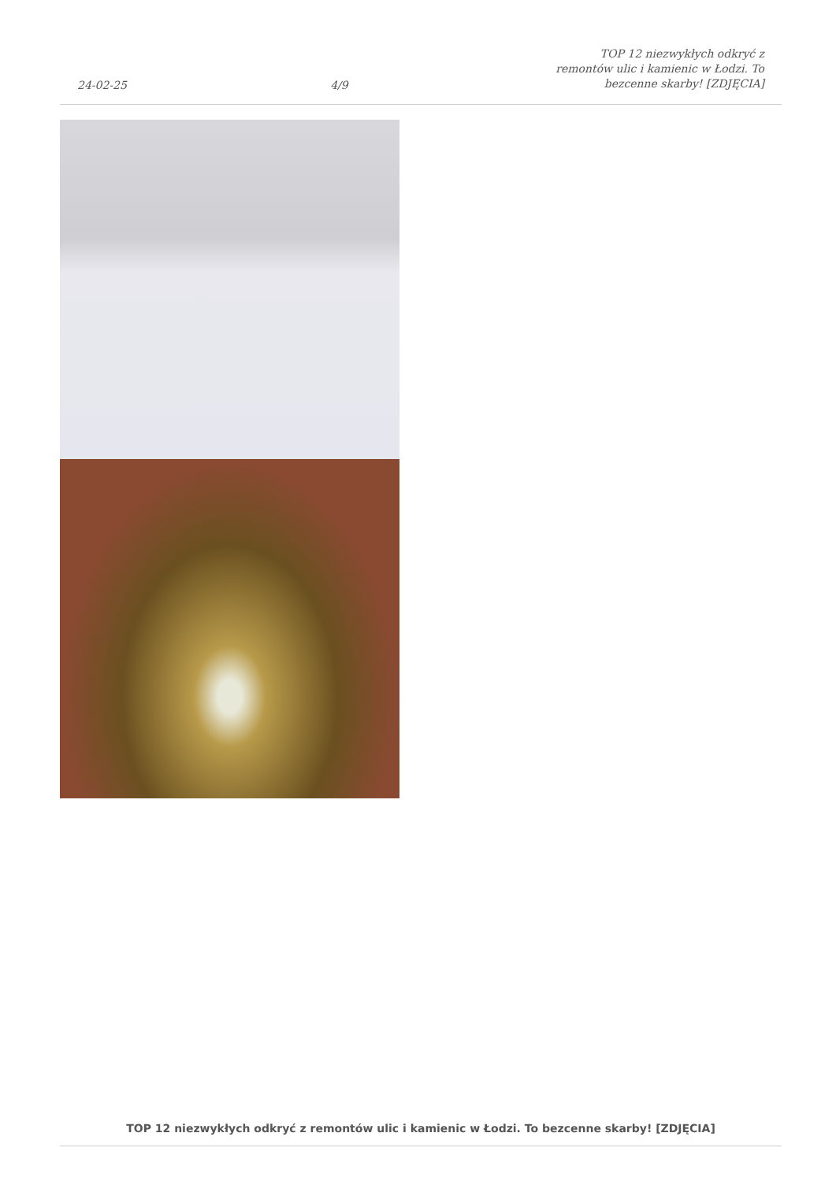24-02-25
4/9
TOP 12 niezwykłych odkryć z remontów ulic i kamienic w Łodzi. To bezcenne skarby! [ZDJĘCIA]
TOP 12 niezwykłych odkryć z remontów ulic i kamienic w Łodzi. To bezcenne skarby! [ZDJĘCIA]